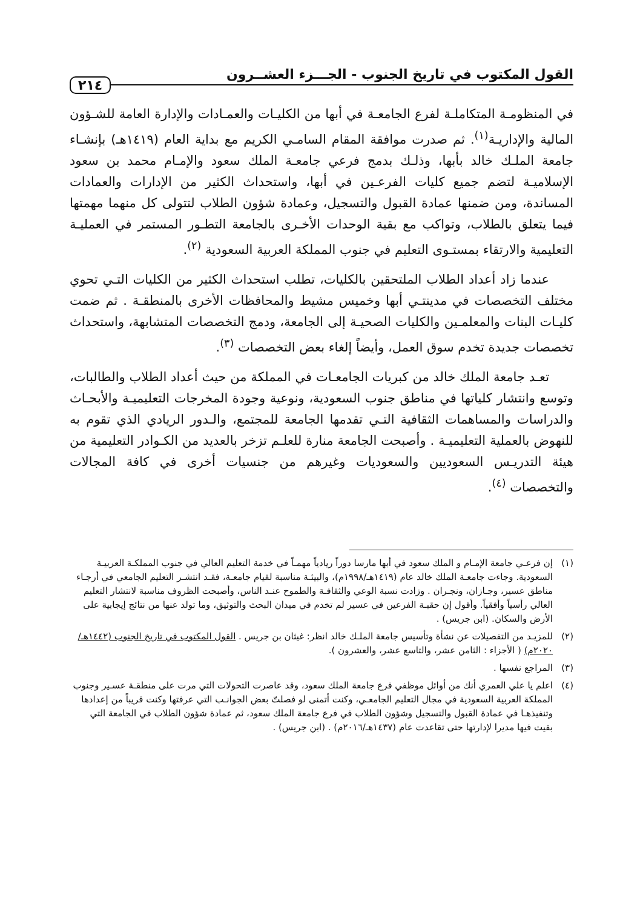القول المكتوب في تاريخ الجنوب - الجـــزء العشــرون ٢١٤
في المنظومـة المتكاملـة لفرع الجامعـة في أبها من الكليـات والعمـادات والإدارة العامة للشـؤون المالية والإداريـة<sup>(١)</sup>. ثم صدرت موافقة المقام السامـي الكريم مع بداية العام (١٤١٩هـ) بإنشـاء جامعة الملـك خالد بأبها، وذلـك بدمج فرعي جامعـة الملك سعود والإمـام محمد بن سعود الإسلاميـة لتضم جميع كليات الفرعـين في أبها، واستحداث الكثير من الإدارات والعمادات المساندة، ومن ضمنها عمادة القبول والتسجيل، وعمادة شؤون الطلاب لتتولى كل منهما مهمتها فيما يتعلق بالطلاب، وتواكب مع بقية الوحدات الأخـرى بالجامعة التطـور المستمر في العمليـة التعليمية والارتقاء بمستـوى التعليم في جنوب المملكة العربية السعودية <sup>(٢)</sup>.
عندما زاد أعداد الطلاب الملتحقين بالكليات، تطلب استحداث الكثير من الكليات التـي تحوي مختلف التخصصات في مدينتـي أبها وخميس مشيط والمحافظات الأخرى بالمنطقـة . ثم ضمت كليـات البنات والمعلمـين والكليات الصحيـة إلى الجامعة، ودمج التخصصات المتشابهة، واستحداث تخصصات جديدة تخدم سوق العمل، وأيضاً إلغاء بعض التخصصات <sup>(٣)</sup>.
تعـد جامعة الملك خالد من كبريات الجامعـات في المملكة من حيث أعداد الطلاب والطالبات، وتوسع وانتشار كلياتها في مناطق جنوب السعودية، ونوعية وجودة المخرجات التعليميـة والأبحـاث والدراسات والمساهمات الثقافية التـي تقدمها الجامعة للمجتمع، والـدور الريادي الذي تقوم به للنهوض بالعملية التعليميـة . وأصبحت الجامعة منارة للعلـم تزخر بالعديد من الكـوادر التعليمية من هيئة التدريـس السعوديين والسعوديات وغيرهم من جنسيات أخرى في كافة المجالات والتخصصات <sup>(٤)</sup>.
(١) إن فرعـي جامعة الإمـام و الملك سعود في أبها مارسا دوراً ريادياً مهمـاً في خدمة التعليم العالي في جنوب المملكـة العربيـة السعودية. وجاءت جامعـة الملك خالد عام (١٤١٩هـ/١٩٩٨م)، والبيئـة مناسبة لقيام جامعـة، فقـد انتشـر التعليم الجامعي في أرجـاء مناطق عسير، وجـازان، ونجـران . وزادت نسبة الوعي والثقافـة والطموح عنـد الناس، وأصبحت الظروف مناسبة لانتشار التعليم العالي رأسياً وأفقياً. وأقول إن حقبـة الفرعين في عسير لم تخدم في ميدان البحث والتوثيق، وما تولد عنها من نتائج إيجابية على الأرض والسكان. (ابن جريس) .
(٢) للمزيـد من التفصيلات عن نشأة وتأسيس جامعة الملـك خالد انظر: غيثان بن جريس . القول المكتوب في تاريخ الجنوب (١٤٤٢هـ/٢٠٢٠م) ( الأجزاء : الثامن عشر، والتاسع عشر، والعشرون ).
(٣) المراجع نفسها .
(٤) اعلم يا علي العمري أنك من أوائل موظفي فرع جامعة الملك سعود، وقد عاصرت التحولات التي مرت على منطقـة عسـير وجنوب المملكة العربية السعودية في مجال التعليم الجامعـي، وكنت أتمنى لو فصلتّ بعض الجوانـب التي عرفتها وكنت قريباً من إعدادها وتنفيذهـا في عمادة القبول والتسجيل وشؤون الطلاب في فرع جامعة الملك سعود، ثم عمادة شؤون الطلاب في الجامعة التي بقيت فيها مديرا لإدارتها حتى تقاعدت عام (١٤٣٧هـ/٢٠١٦م) . (ابن جريس) .